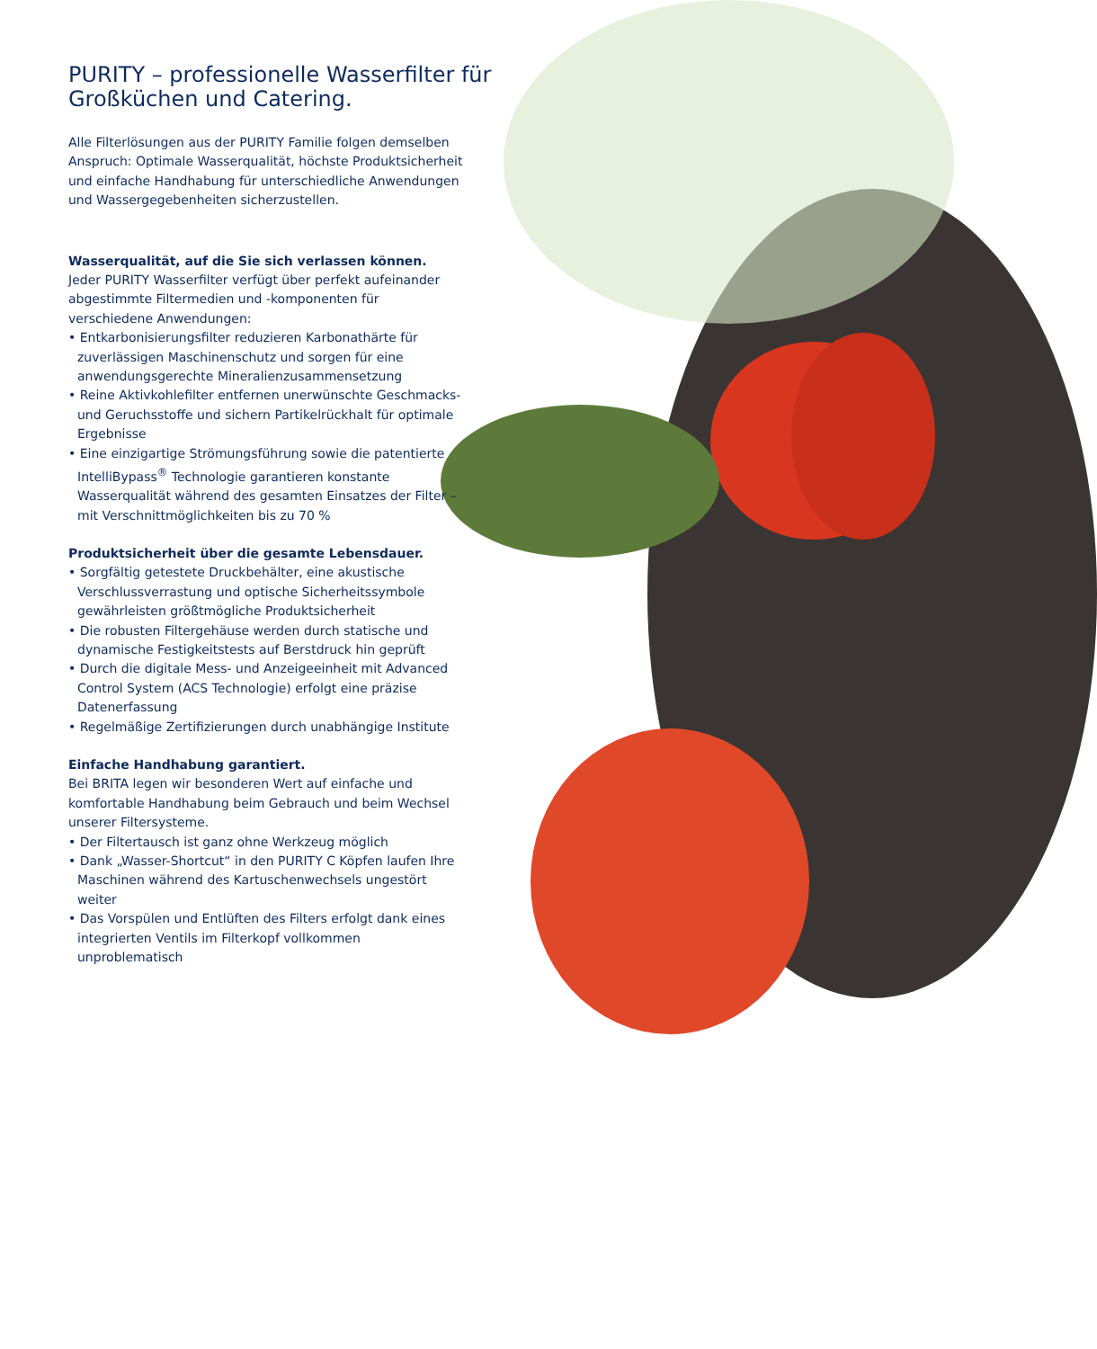PURITY – professionelle Wasserfilter für Großküchen und Catering.
Alle Filterlösungen aus der PURITY Familie folgen demselben Anspruch: Optimale Wasserqualität, höchste Produktsicherheit und einfache Handhabung für unterschiedliche Anwendungen und Wassergegebenheiten sicherzustellen.
Wasserqualität, auf die Sie sich verlassen können.
Jeder PURITY Wasserfilter verfügt über perfekt aufeinander abgestimmte Filtermedien und -komponenten für verschiedene Anwendungen:
• Entkarbonisierungsfilter reduzieren Karbonathärte für zuverlässigen Maschinenschutz und sorgen für eine anwendungsgerechte Mineralienzusammensetzung
• Reine Aktivkohlefilter entfernen unerwünschte Geschmacks- und Geruchsstoffe und sichern Partikelrückhalt für optimale Ergebnisse
• Eine einzigartige Strömungsführung sowie die patentierte IntelliBypass<sup>®</sup> Technologie garantieren konstante Wasserqualität während des gesamten Einsatzes der Filter – mit Verschnittmöglichkeiten bis zu 70 %
Produktsicherheit über die gesamte Lebensdauer.
• Sorgfältig getestete Druckbehälter, eine akustische Verschlussverrastung und optische Sicherheitssymbole gewährleisten größtmögliche Produktsicherheit
• Die robusten Filtergehäuse werden durch statische und dynamische Festigkeitstests auf Berstdruck hin geprüft
• Durch die digitale Mess- und Anzeigeeinheit mit Advanced Control System (ACS Technologie) erfolgt eine präzise Datenerfassung
• Regelmäßige Zertifizierungen durch unabhängige Institute
Einfache Handhabung garantiert.
Bei BRITA legen wir besonderen Wert auf einfache und komfortable Handhabung beim Gebrauch und beim Wechsel unserer Filtersysteme.
• Der Filtertausch ist ganz ohne Werkzeug möglich
• Dank „Wasser-Shortcut“ in den PURITY C Köpfen laufen Ihre Maschinen während des Kartuschenwechsels ungestört weiter
• Das Vorspülen und Entlüften des Filters erfolgt dank eines integrierten Ventils im Filterkopf vollkommen unproblematisch